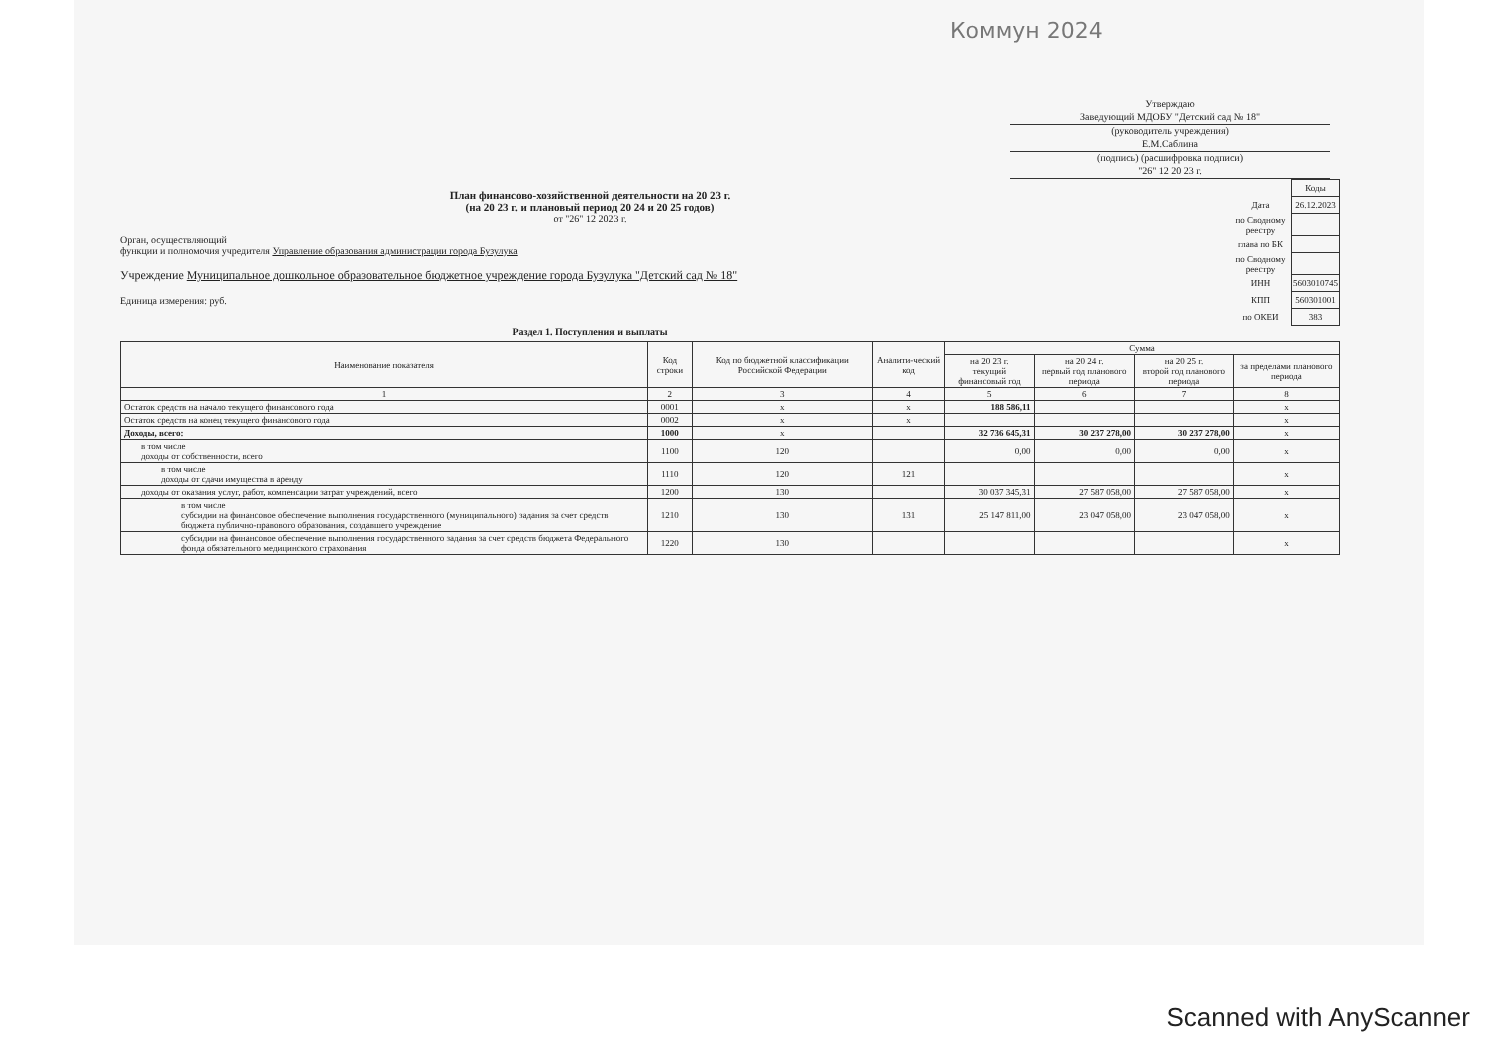Коммун 2024
Утверждаю
Заведующий МДОБУ "Детский сад № 18"
(руководитель учреждения)
Е.М.Саблина
(подпись) (расшифровка подписи)
"26" 12 20 23 г.
План финансово-хозяйственной деятельности на 20 23 г.
(на 20 23 г. и плановый период 20 24 и 20 25 годов)
от "26" 12 2023 г.
Орган, осуществляющий
функции и полномочия учредителя Управление образования администрации города Бузулука
Учреждение Муниципальное дошкольное образовательное бюджетное учреждение города Бузулука "Детский сад № 18"
Единица измерения: руб.
| | Коды |
| Дата | 26.12.2023 |
| по Сводному реестру | |
| глава по БК | |
| по Сводному реестру | |
| ИНН | 5603010745 |
| КПП | 560301001 |
| по ОКЕИ | 383 |
Раздел 1. Поступления и выплаты
| Наименование показателя | Код строки | Код по бюджетной классификации Российской Федерации | Аналити-ческий код | Сумма | | | |
| --- | --- | --- | --- | --- | --- | --- | --- |
| | | | | на 20 23 г. текущий финансовый год | на 20 24 г. первый год планового периода | на 20 25 г. второй год планового периода | за пределами планового периода |
| 1 | 2 | 3 | 4 | 5 | 6 | 7 | 8 |
| Остаток средств на начало текущего финансового года | 0001 | x | x | 188 586,11 | | | x |
| Остаток средств на конец текущего финансового года | 0002 | x | x | | | | x |
| Доходы, всего: | 1000 | x | | 32 736 645,31 | 30 237 278,00 | 30 237 278,00 | x |
| в том числе доходы от собственности, всего | 1100 | 120 | | 0,00 | 0,00 | 0,00 | x |
| в том числе доходы от сдачи имущества в аренду | 1110 | 120 | 121 | | | | x |
| доходы от оказания услуг, работ, компенсации затрат учреждений, всего | 1200 | 130 | | 30 037 345,31 | 27 587 058,00 | 27 587 058,00 | x |
| в том числе субсидии на финансовое обеспечение выполнения государственного (муниципального) задания за счет средств бюджета публично-правового образования, создавшего учреждение | 1210 | 130 | 131 | 25 147 811,00 | 23 047 058,00 | 23 047 058,00 | x |
| субсидии на финансовое обеспечение выполнения государственного задания за счет средств бюджета Федерального фонда обязательного медицинского страхования | 1220 | 130 | | | | | x |
Scanned with AnyScanner